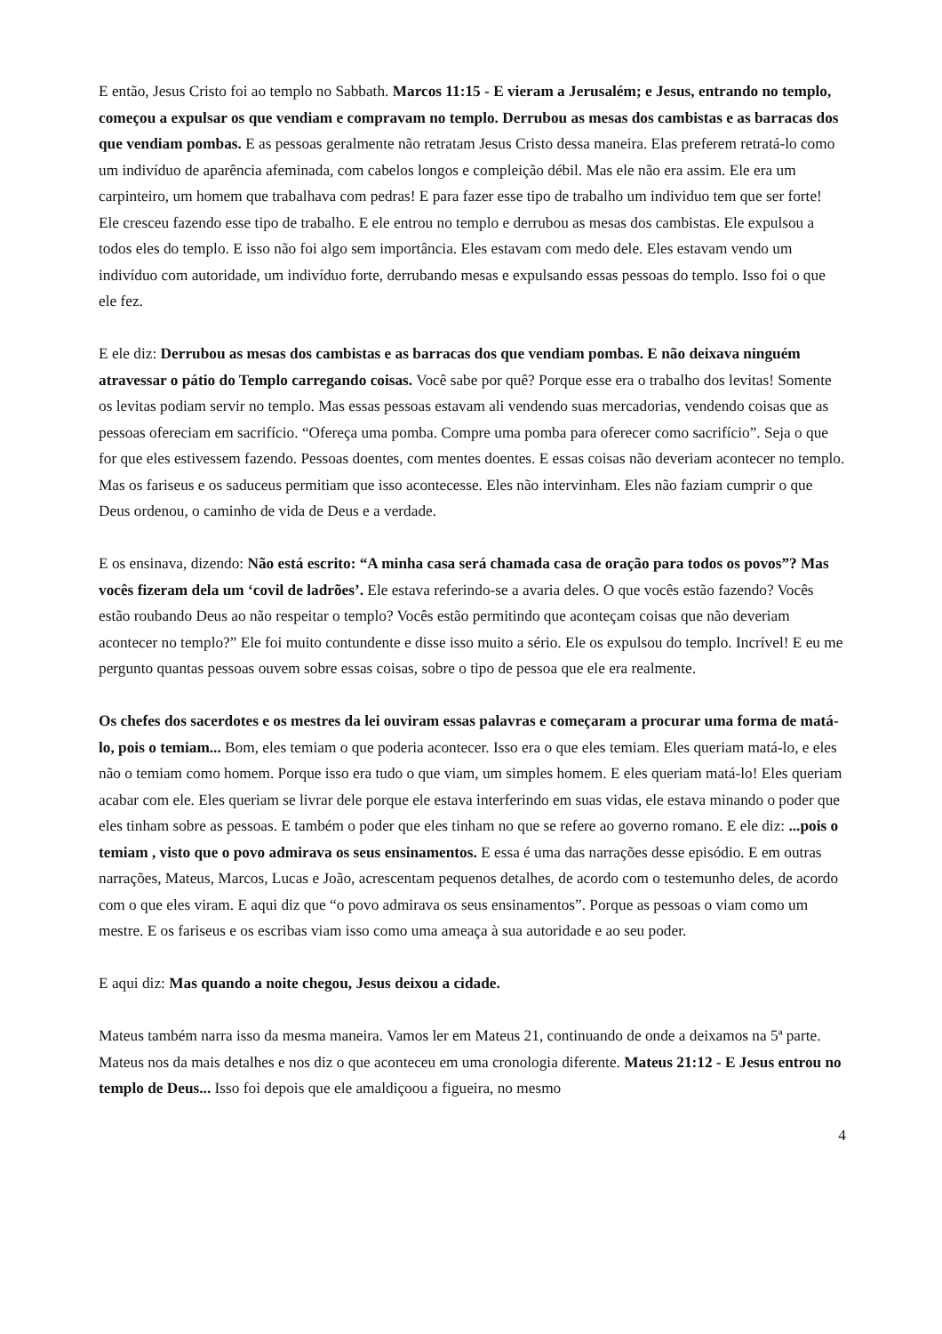E então, Jesus Cristo foi ao templo no Sabbath. Marcos 11:15 - E vieram a Jerusalém; e Jesus, entrando no templo, começou a expulsar os que vendiam e compravam no templo. Derrubou as mesas dos cambistas e as barracas dos que vendiam pombas. E as pessoas geralmente não retratam Jesus Cristo dessa maneira. Elas preferem retratá-lo como um indivíduo de aparência afeminada, com cabelos longos e compleição débil. Mas ele não era assim. Ele era um carpinteiro, um homem que trabalhava com pedras! E para fazer esse tipo de trabalho um individuo tem que ser forte! Ele cresceu fazendo esse tipo de trabalho. E ele entrou no templo e derrubou as mesas dos cambistas. Ele expulsou a todos eles do templo. E isso não foi algo sem importância. Eles estavam com medo dele. Eles estavam vendo um indivíduo com autoridade, um indivíduo forte, derrubando mesas e expulsando essas pessoas do templo. Isso foi o que ele fez.
E ele diz: Derrubou as mesas dos cambistas e as barracas dos que vendiam pombas. E não deixava ninguém atravessar o pátio do Templo carregando coisas. Você sabe por quê? Porque esse era o trabalho dos levitas! Somente os levitas podiam servir no templo. Mas essas pessoas estavam ali vendendo suas mercadorias, vendendo coisas que as pessoas ofereciam em sacrifício. “Ofereça uma pomba. Compre uma pomba para oferecer como sacrifício”. Seja o que for que eles estivessem fazendo. Pessoas doentes, com mentes doentes. E essas coisas não deveriam acontecer no templo. Mas os fariseus e os saduceus permitiam que isso acontecesse. Eles não intervinham. Eles não faziam cumprir o que Deus ordenou, o caminho de vida de Deus e a verdade.
E os ensinava, dizendo: Não está escrito: “A minha casa será chamada casa de oração para todos os povos”? Mas vocês fizeram dela um ‘covil de ladrões’. Ele estava referindo-se a avaria deles. O que vocês estão fazendo? Vocês estão roubando Deus ao não respeitar o templo? Vocês estão permitindo que aconteçam coisas que não deveriam acontecer no templo?” Ele foi muito contundente e disse isso muito a sério. Ele os expulsou do templo. Incrível! E eu me pergunto quantas pessoas ouvem sobre essas coisas, sobre o tipo de pessoa que ele era realmente.
Os chefes dos sacerdotes e os mestres da lei ouviram essas palavras e começaram a procurar uma forma de matá-lo, pois o temiam... Bom, eles temiam o que poderia acontecer. Isso era o que eles temiam. Eles queriam matá-lo, e eles não o temiam como homem. Porque isso era tudo o que viam, um simples homem. E eles queriam matá-lo! Eles queriam acabar com ele. Eles queriam se livrar dele porque ele estava interferindo em suas vidas, ele estava minando o poder que eles tinham sobre as pessoas. E também o poder que eles tinham no que se refere ao governo romano. E ele diz: ...pois o temiam , visto que o povo admirava os seus ensinamentos. E essa é uma das narrações desse episódio. E em outras narrações, Mateus, Marcos, Lucas e João, acrescentam pequenos detalhes, de acordo com o testemunho deles, de acordo com o que eles viram. E aqui diz que “o povo admirava os seus ensinamentos”. Porque as pessoas o viam como um mestre. E os fariseus e os escribas viam isso como uma ameaça à sua autoridade e ao seu poder.
E aqui diz: Mas quando a noite chegou, Jesus deixou a cidade.
Mateus também narra isso da mesma maneira. Vamos ler em Mateus 21, continuando de onde a deixamos na 5ª parte. Mateus nos da mais detalhes e nos diz o que aconteceu em uma cronologia diferente. Mateus 21:12 - E Jesus entrou no templo de Deus... Isso foi depois que ele amaldiçoou a figueira, no mesmo
4